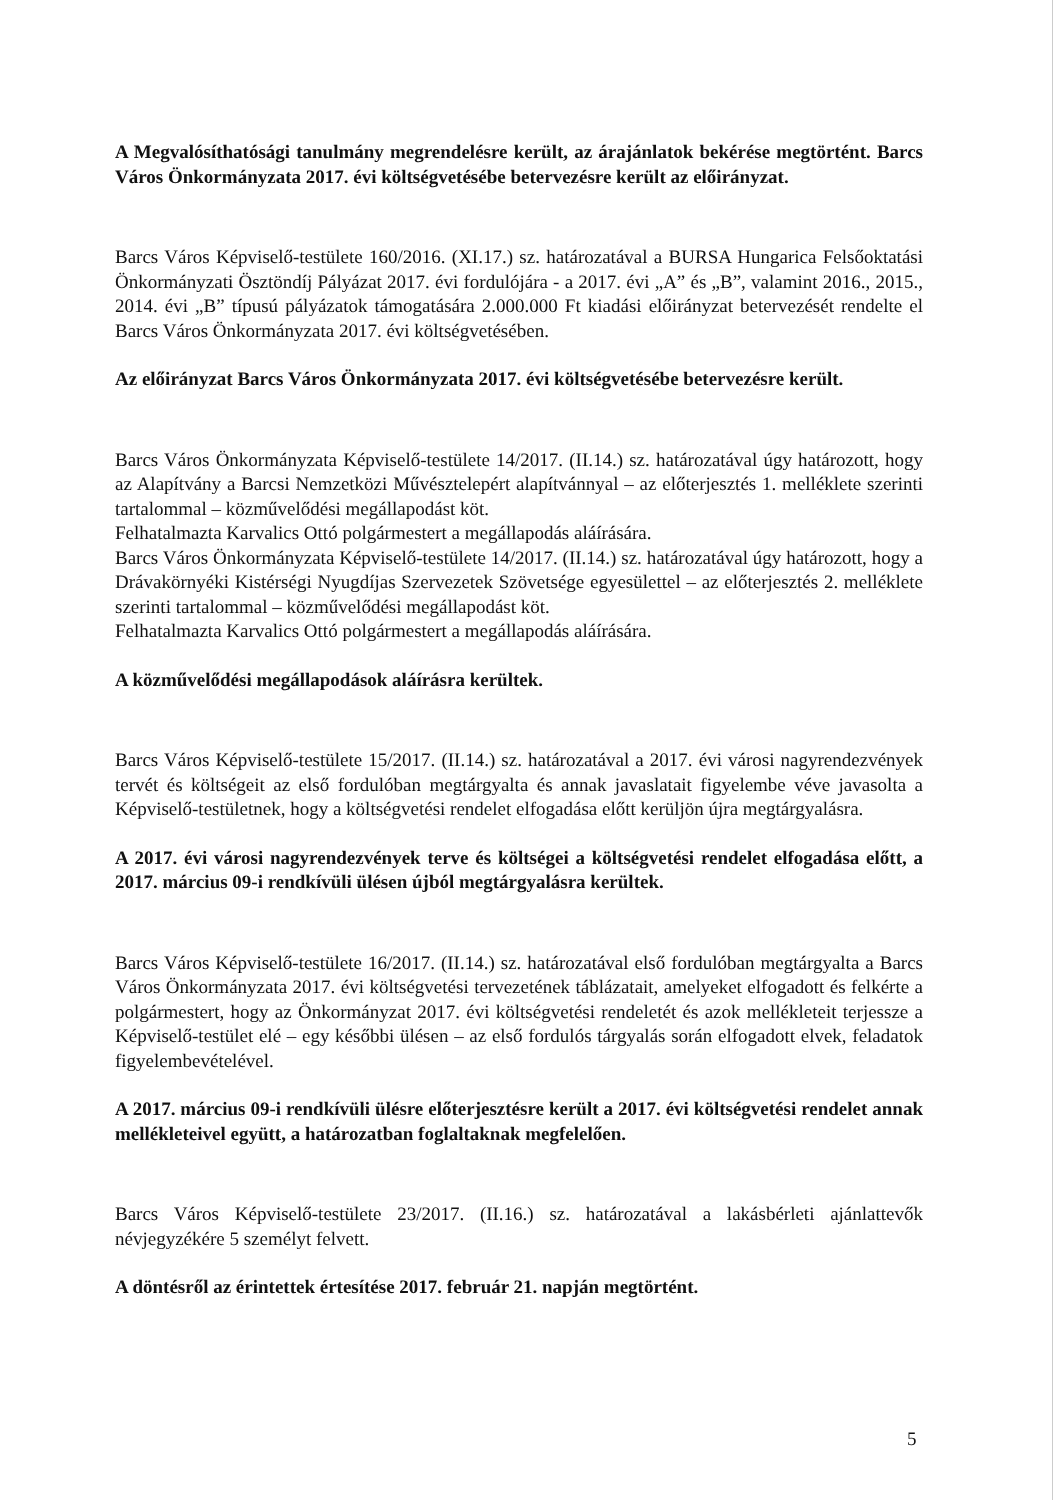A Megvalósíthatósági tanulmány megrendelésre került, az árajánlatok bekérése megtörtént. Barcs Város Önkormányzata 2017. évi költségvetésébe betervezésre került az előirányzat.
Barcs Város Képviselő-testülete 160/2016. (XI.17.) sz. határozatával a BURSA Hungarica Felsőoktatási Önkormányzati Ösztöndíj Pályázat 2017. évi fordulójára - a 2017. évi „A” és „B”, valamint 2016., 2015., 2014. évi „B” típusú pályázatok támogatására 2.000.000 Ft kiadási előirányzat betervezését rendelte el Barcs Város Önkormányzata 2017. évi költségvetésében.
Az előirányzat Barcs Város Önkormányzata 2017. évi költségvetésébe betervezésre került.
Barcs Város Önkormányzata Képviselő-testülete 14/2017. (II.14.) sz. határozatával úgy határozott, hogy az Alapítvány a Barcsi Nemzetközi Művésztelepért alapítvánnyal – az előterjesztés 1. melléklete szerinti tartalommal – közművelődési megállapodást köt.
Felhatalmazta Karvalics Ottó polgármestert a megállapodás aláírására.
Barcs Város Önkormányzata Képviselő-testülete 14/2017. (II.14.) sz. határozatával úgy határozott, hogy a Drávakörnyéki Kistérségi Nyugdíjas Szervezetek Szövetsége egyesülettel – az előterjesztés 2. melléklete szerinti tartalommal – közművelődési megállapodást köt.
Felhatalmazta Karvalics Ottó polgármestert a megállapodás aláírására.
A közművelődési megállapodások aláírásra kerültek.
Barcs Város Képviselő-testülete 15/2017. (II.14.) sz. határozatával a 2017. évi városi nagyrendezvények tervét és költségeit az első fordulóban megtárgyalta és annak javaslatait figyelembe véve javasolta a Képviselő-testületnek, hogy a költségvetési rendelet elfogadása előtt kerüljön újra megtárgyalásra.
A 2017. évi városi nagyrendezvények terve és költségei a költségvetési rendelet elfogadása előtt, a 2017. március 09-i rendkívüli ülésen újból megtárgyalásra kerültek.
Barcs Város Képviselő-testülete 16/2017. (II.14.) sz. határozatával első fordulóban megtárgyalta a Barcs Város Önkormányzata 2017. évi költségvetési tervezetének táblázatait, amelyeket elfogadott és felkérte a polgármestert, hogy az Önkormányzat 2017. évi költségvetési rendeletét és azok mellékleteit terjessze a Képviselő-testület elé – egy későbbi ülésen – az első fordulós tárgyalás során elfogadott elvek, feladatok figyelembevételével.
A 2017. március 09-i rendkívüli ülésre előterjesztésre került a 2017. évi költségvetési rendelet annak mellékleteivel együtt, a határozatban foglaltaknak megfelelően.
Barcs Város Képviselő-testülete 23/2017. (II.16.) sz. határozatával a lakásbérleti ajánlattevők névjegyzékére 5 személyt felvett.
A döntésről az érintettek értesítése 2017. február 21. napján megtörtént.
5